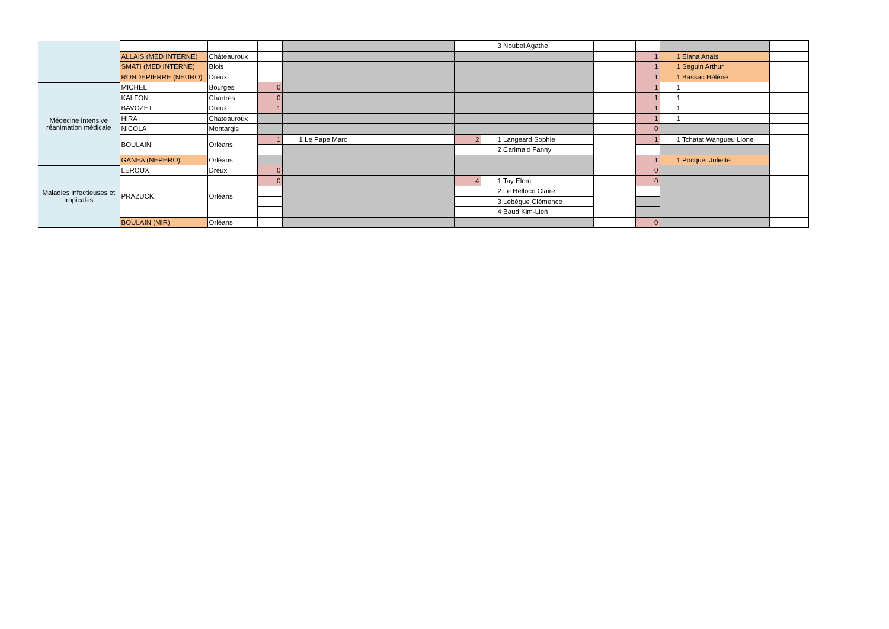| | | | | | | 3 Noubel Agathe | | | | |
| | ALLAIS (MED INTERNE) | Châteauroux | | | | | | 1 | 1 Elana Anaïs | |
| | SMATI (MED INTERNE) | Blois | | | | | | 1 | 1 Seguin Arthur | |
| | RONDEPIERRE (NEURO) | Dreux | | | | | | 1 | 1 Bassac Hélène | |
| Médecine intensive réanimation médicale | MICHEL | Bourges | 0 | | | | | 1 | 1 | |
| | KALFON | Chartres | 0 | | | | | 1 | 1 | |
| | BAVOZET | Dreux | 1 | | | | | 1 | 1 | |
| | HIRA | Chateauroux | | | | | | 1 | 1 | |
| | NICOLA | Montargis | | | | | | 0 | | |
| | BOULAIN | Orléans | 1 | 1 Le Pape Marc | 2 | 1 Langeard Sophie | | 1 | 1 Tchatat Wangueu Lionel | |
| | | | | | | 2 Carimalo Fanny | | | | |
| | GANEA (NEPHRO) | Orléans | | | | | | 1 | 1 Pocquet Juliette | |
| Maladies infectieuses et tropicales | LEROUX | Dreux | 0 | | | | | 0 | | |
| | PRAZUCK | Orléans | 0 | | 4 | 1 Tay Elom | | 0 | | |
| | | | | | | 2 Le Helloco Claire | | | | |
| | | | | | | 3 Lebègue Clémence | | | | |
| | | | | | | 4 Baud Kim-Lien | | | | |
| | BOULAIN (MIR) | Orléans | | | | | | 0 | | |